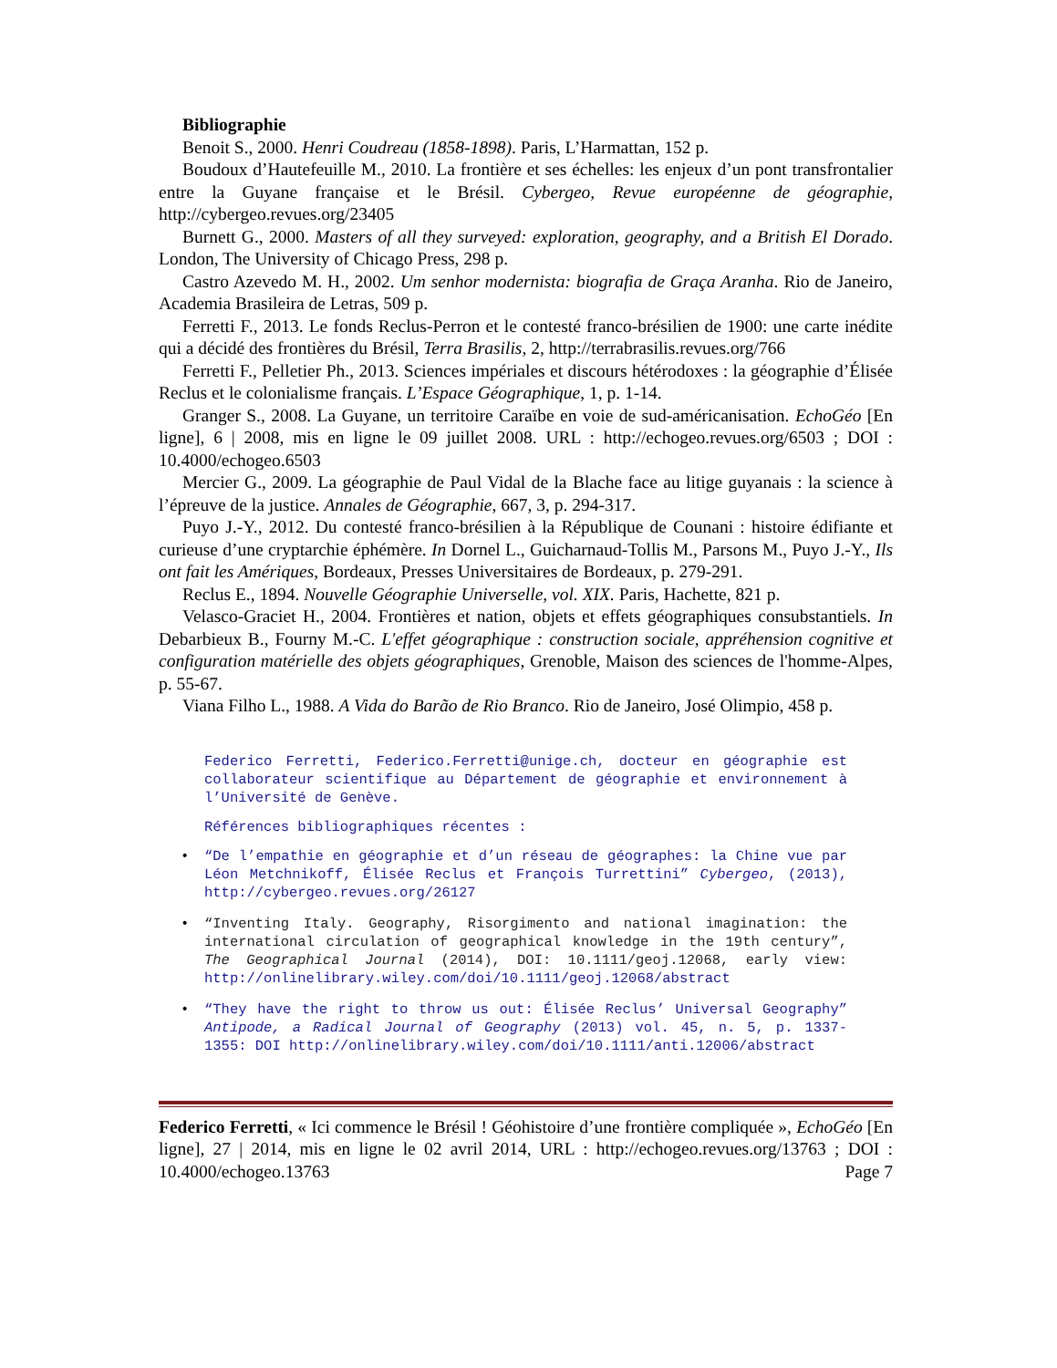Bibliographie
Benoit S., 2000. Henri Coudreau (1858-1898). Paris, L’Harmattan, 152 p.
Boudoux d’Hautefeuille M., 2010. La frontière et ses échelles: les enjeux d’un pont transfrontalier entre la Guyane française et le Brésil. Cybergeo, Revue européenne de géographie, http://cybergeo.revues.org/23405
Burnett G., 2000. Masters of all they surveyed: exploration, geography, and a British El Dorado. London, The University of Chicago Press, 298 p.
Castro Azevedo M. H., 2002. Um senhor modernista: biografia de Graça Aranha. Rio de Janeiro, Academia Brasileira de Letras, 509 p.
Ferretti F., 2013. Le fonds Reclus-Perron et le contesté franco-brésilien de 1900: une carte inédite qui a décidé des frontières du Brésil, Terra Brasilis, 2, http://terrabrasilis.revues.org/766
Ferretti F., Pelletier Ph., 2013. Sciences impériales et discours hétérodoxes : la géographie d’Élisée Reclus et le colonialisme français. L’Espace Géographique, 1, p. 1-14.
Granger S., 2008. La Guyane, un territoire Caraïbe en voie de sud-américanisation. EchoGéo [En ligne], 6 | 2008, mis en ligne le 09 juillet 2008. URL : http://echogeo.revues.org/6503 ; DOI : 10.4000/echogeo.6503
Mercier G., 2009. La géographie de Paul Vidal de la Blache face au litige guyanais : la science à l’épreuve de la justice. Annales de Géographie, 667, 3, p. 294-317.
Puyo J.-Y., 2012. Du contesté franco-brésilien à la République de Counani : histoire édifiante et curieuse d’une cryptarchie éphémère. In Dornel L., Guicharnaud-Tollis M., Parsons M., Puyo J.-Y., Ils ont fait les Amériques, Bordeaux, Presses Universitaires de Bordeaux, p. 279-291.
Reclus E., 1894. Nouvelle Géographie Universelle, vol. XIX. Paris, Hachette, 821 p.
Velasco-Graciet H., 2004. Frontières et nation, objets et effets géographiques consubstantiels. In Debarbieux B., Fourny M.-C. L'effet géographique : construction sociale, appréhension cognitive et configuration matérielle des objets géographiques, Grenoble, Maison des sciences de l'homme-Alpes, p. 55-67.
Viana Filho L., 1988. A Vida do Barão de Rio Branco. Rio de Janeiro, José Olimpio, 458 p.
Federico Ferretti, Federico.Ferretti@unige.ch, docteur en géographie est collaborateur scientifique au Département de géographie et environnement à l’Université de Genève.
Références bibliographiques récentes :
• “De l’empathie en géographie et d’un réseau de géographes: la Chine vue par Léon Metchnikoff, Élisée Reclus et François Turrettini” Cybergeo, (2013), http://cybergeo.revues.org/26127
• “Inventing Italy. Geography, Risorgimento and national imagination: the international circulation of geographical knowledge in the 19th century”, The Geographical Journal (2014), DOI: 10.1111/geoj.12068, early view: http://onlinelibrary.wiley.com/doi/10.1111/geoj.12068/abstract
• “They have the right to throw us out: Élisée Reclus’ Universal Geography” Antipode, a Radical Journal of Geography (2013) vol. 45, n. 5, p. 1337-1355: DOI http://onlinelibrary.wiley.com/doi/10.1111/anti.12006/abstract
Federico Ferretti, « Ici commence le Brésil ! Géohistoire d’une frontière compliquée », EchoGéo [En ligne], 27 | 2014, mis en ligne le 02 avril 2014, URL : http://echogeo.revues.org/13763 ; DOI : 10.4000/echogeo.13763 Page 7